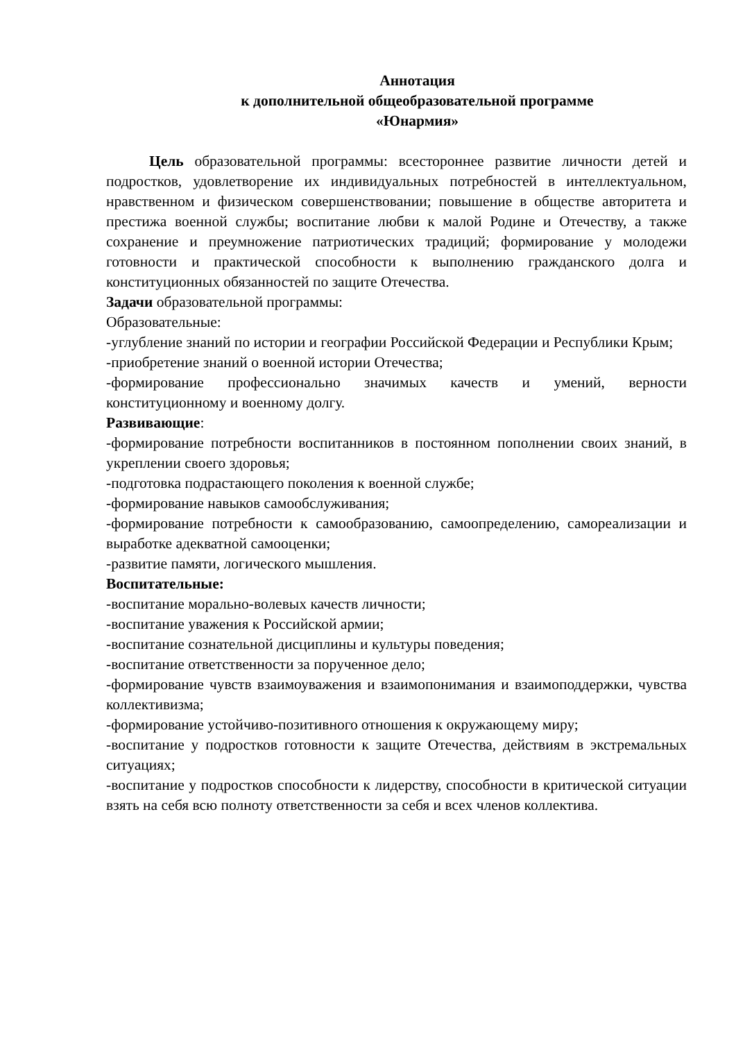Аннотация
к дополнительной общеобразовательной программе
«Юнармия»
Цель образовательной программы: всестороннее развитие личности детей и подростков, удовлетворение их индивидуальных потребностей в интеллектуальном, нравственном и физическом совершенствовании; повышение в обществе авторитета и престижа военной службы; воспитание любви к малой Родине и Отечеству, а также сохранение и преумножение патриотических традиций; формирование у молодежи готовности и практической способности к выполнению гражданского долга и конституционных обязанностей по защите Отечества.
Задачи образовательной программы:
Образовательные:
-углубление знаний по истории и географии Российской Федерации и Республики Крым;
-приобретение знаний о военной истории Отечества;
-формирование профессионально значимых качеств и умений, верности конституционному и военному долгу.
Развивающие:
-формирование потребности воспитанников в постоянном пополнении своих знаний, в укреплении своего здоровья;
-подготовка подрастающего поколения к военной службе;
-формирование навыков самообслуживания;
-формирование потребности к самообразованию, самоопределению, самореализации и выработке адекватной самооценки;
-развитие памяти, логического мышления.
Воспитательные:
-воспитание морально-волевых качеств личности;
-воспитание уважения к Российской армии;
-воспитание сознательной дисциплины и культуры поведения;
-воспитание ответственности за порученное дело;
-формирование чувств взаимоуважения и взаимопонимания и взаимоподдержки, чувства коллективизма;
-формирование устойчиво-позитивного отношения к окружающему миру;
-воспитание у подростков готовности к защите Отечества, действиям в экстремальных ситуациях;
-воспитание у подростков способности к лидерству, способности в критической ситуации взять на себя всю полноту ответственности за себя и всех членов коллектива.